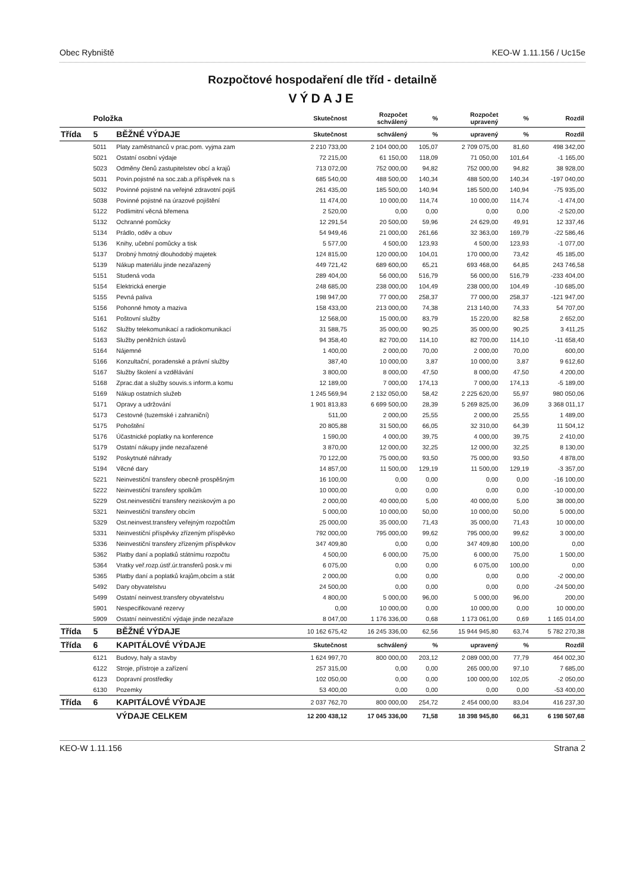Obec Rybniště KEO-W 1.11.156 / Uc15e
Rozpočtové hospodaření dle tříd - detailně
VÝDAJE
| | Položka | | Skutečnost | Rozpočet schválený | % | Rozpočet upravený | % | Rozdíl |
| --- | --- | --- | --- | --- | --- | --- | --- | --- |
| Třída | 5 | BĚŽNÉ VÝDAJE | Skutečnost | schválený | % | upravený | % | Rozdíl |
| | 5011 | Platy zaměstnanců v prac.pom. vyjma zam | 2 210 733,00 | 2 104 000,00 | 105,07 | 2 709 075,00 | 81,60 | 498 342,00 |
| | 5021 | Ostatní osobní výdaje | 72 215,00 | 61 150,00 | 118,09 | 71 050,00 | 101,64 | -1 165,00 |
| | 5023 | Odměny členů zastupitelstev obcí a krajů | 713 072,00 | 752 000,00 | 94,82 | 752 000,00 | 94,82 | 38 928,00 |
| | 5031 | Povin.pojistné na soc.zab.a příspěvek na s | 685 540,00 | 488 500,00 | 140,34 | 488 500,00 | 140,34 | -197 040,00 |
| | 5032 | Povinné pojistné na veřejné zdravotní pojiš | 261 435,00 | 185 500,00 | 140,94 | 185 500,00 | 140,94 | -75 935,00 |
| | 5038 | Povinné pojistné na úrazové pojištění | 11 474,00 | 10 000,00 | 114,74 | 10 000,00 | 114,74 | -1 474,00 |
| | 5122 | Podlimitní věcná břemena | 2 520,00 | 0,00 | 0,00 | 0,00 | 0,00 | -2 520,00 |
| | 5132 | Ochranné pomůcky | 12 291,54 | 20 500,00 | 59,96 | 24 629,00 | 49,91 | 12 337,46 |
| | 5134 | Prádlo, oděv a obuv | 54 949,46 | 21 000,00 | 261,66 | 32 363,00 | 169,79 | -22 586,46 |
| | 5136 | Knihy, učební pomůcky a tisk | 5 577,00 | 4 500,00 | 123,93 | 4 500,00 | 123,93 | -1 077,00 |
| | 5137 | Drobný hmotný dlouhodobý majetek | 124 815,00 | 120 000,00 | 104,01 | 170 000,00 | 73,42 | 45 185,00 |
| | 5139 | Nákup materiálu jinde nezařazený | 449 721,42 | 689 600,00 | 65,21 | 693 468,00 | 64,85 | 243 746,58 |
| | 5151 | Studená voda | 289 404,00 | 56 000,00 | 516,79 | 56 000,00 | 516,79 | -233 404,00 |
| | 5154 | Elektrická energie | 248 685,00 | 238 000,00 | 104,49 | 238 000,00 | 104,49 | -10 685,00 |
| | 5155 | Pevná paliva | 198 947,00 | 77 000,00 | 258,37 | 77 000,00 | 258,37 | -121 947,00 |
| | 5156 | Pohonné hmoty a maziva | 158 433,00 | 213 000,00 | 74,38 | 213 140,00 | 74,33 | 54 707,00 |
| | 5161 | Poštovní služby | 12 568,00 | 15 000,00 | 83,79 | 15 220,00 | 82,58 | 2 652,00 |
| | 5162 | Služby telekomunikací a radiokomunikací | 31 588,75 | 35 000,00 | 90,25 | 35 000,00 | 90,25 | 3 411,25 |
| | 5163 | Služby peněžních ústavů | 94 358,40 | 82 700,00 | 114,10 | 82 700,00 | 114,10 | -11 658,40 |
| | 5164 | Nájemné | 1 400,00 | 2 000,00 | 70,00 | 2 000,00 | 70,00 | 600,00 |
| | 5166 | Konzultační, poradenské a právní služby | 387,40 | 10 000,00 | 3,87 | 10 000,00 | 3,87 | 9 612,60 |
| | 5167 | Služby školení a vzdělávání | 3 800,00 | 8 000,00 | 47,50 | 8 000,00 | 47,50 | 4 200,00 |
| | 5168 | Zprac.dat a služby souvis.s inform.a komu | 12 189,00 | 7 000,00 | 174,13 | 7 000,00 | 174,13 | -5 189,00 |
| | 5169 | Nákup ostatních služeb | 1 245 569,94 | 2 132 050,00 | 58,42 | 2 225 620,00 | 55,97 | 980 050,06 |
| | 5171 | Opravy a udržování | 1 901 813,83 | 6 699 500,00 | 28,39 | 5 269 825,00 | 36,09 | 3 368 011,17 |
| | 5173 | Cestovné (tuzemské i zahraniční) | 511,00 | 2 000,00 | 25,55 | 2 000,00 | 25,55 | 1 489,00 |
| | 5175 | Pohoštění | 20 805,88 | 31 500,00 | 66,05 | 32 310,00 | 64,39 | 11 504,12 |
| | 5176 | Účastnické poplatky na konference | 1 590,00 | 4 000,00 | 39,75 | 4 000,00 | 39,75 | 2 410,00 |
| | 5179 | Ostatní nákupy jinde nezařazené | 3 870,00 | 12 000,00 | 32,25 | 12 000,00 | 32,25 | 8 130,00 |
| | 5192 | Poskytnuté náhrady | 70 122,00 | 75 000,00 | 93,50 | 75 000,00 | 93,50 | 4 878,00 |
| | 5194 | Věcné dary | 14 857,00 | 11 500,00 | 129,19 | 11 500,00 | 129,19 | -3 357,00 |
| | 5221 | Neinvestiční transfery obecně prospěšným | 16 100,00 | 0,00 | 0,00 | 0,00 | 0,00 | -16 100,00 |
| | 5222 | Neinvestiční transfery spolkům | 10 000,00 | 0,00 | 0,00 | 0,00 | 0,00 | -10 000,00 |
| | 5229 | Ost.neinvestiční transfery neziskovým a po | 2 000,00 | 40 000,00 | 5,00 | 40 000,00 | 5,00 | 38 000,00 |
| | 5321 | Neinvestiční transfery obcím | 5 000,00 | 10 000,00 | 50,00 | 10 000,00 | 50,00 | 5 000,00 |
| | 5329 | Ost.neinvest.transfery veřejným rozpočtům | 25 000,00 | 35 000,00 | 71,43 | 35 000,00 | 71,43 | 10 000,00 |
| | 5331 | Neinvestiční příspěvky zřízeným příspěvko | 792 000,00 | 795 000,00 | 99,62 | 795 000,00 | 99,62 | 3 000,00 |
| | 5336 | Neinvestiční transfery zřízeným příspěvkov | 347 409,80 | 0,00 | 0,00 | 347 409,80 | 100,00 | 0,00 |
| | 5362 | Platby daní a poplatků státnímu rozpočtu | 4 500,00 | 6 000,00 | 75,00 | 6 000,00 | 75,00 | 1 500,00 |
| | 5364 | Vratky veř.rozp.ústř.úr.transferů posk.v mi | 6 075,00 | 0,00 | 0,00 | 6 075,00 | 100,00 | 0,00 |
| | 5365 | Platby daní a poplatků krajům,obcím a stát | 2 000,00 | 0,00 | 0,00 | 0,00 | 0,00 | -2 000,00 |
| | 5492 | Dary obyvatelstvu | 24 500,00 | 0,00 | 0,00 | 0,00 | 0,00 | -24 500,00 |
| | 5499 | Ostatní neinvest.transfery obyvatelstvu | 4 800,00 | 5 000,00 | 96,00 | 5 000,00 | 96,00 | 200,00 |
| | 5901 | Nespecifikované rezervy | 0,00 | 10 000,00 | 0,00 | 10 000,00 | 0,00 | 10 000,00 |
| | 5909 | Ostatní neinvestiční výdaje jinde nezařaze | 8 047,00 | 1 176 336,00 | 0,68 | 1 173 061,00 | 0,69 | 1 165 014,00 |
| Třída | 5 | BĚŽNÉ VÝDAJE | 10 162 675,42 | 16 245 336,00 | 62,56 | 15 944 945,80 | 63,74 | 5 782 270,38 |
| Třída | 6 | KAPITÁLOVÉ VÝDAJE | Skutečnost | schválený | % | upravený | % | Rozdíl |
| | 6121 | Budovy, haly a stavby | 1 624 997,70 | 800 000,00 | 203,12 | 2 089 000,00 | 77,79 | 464 002,30 |
| | 6122 | Stroje, přístroje a zařízení | 257 315,00 | 0,00 | 0,00 | 265 000,00 | 97,10 | 7 685,00 |
| | 6123 | Dopravní prostředky | 102 050,00 | 0,00 | 0,00 | 100 000,00 | 102,05 | -2 050,00 |
| | 6130 | Pozemky | 53 400,00 | 0,00 | 0,00 | 0,00 | 0,00 | -53 400,00 |
| Třída | 6 | KAPITÁLOVÉ VÝDAJE | 2 037 762,70 | 800 000,00 | 254,72 | 2 454 000,00 | 83,04 | 416 237,30 |
| | | VÝDAJE CELKEM | 12 200 438,12 | 17 045 336,00 | 71,58 | 18 398 945,80 | 66,31 | 6 198 507,68 |
KEO-W 1.11.156 Strana 2